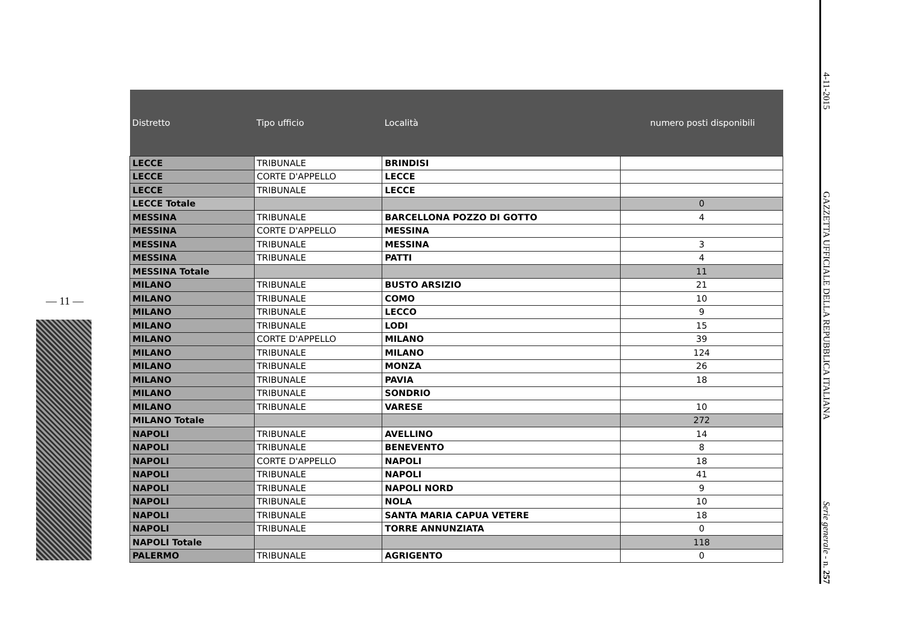— 11 —
| Distretto | Tipo ufficio | Località | numero posti disponibili |
| --- | --- | --- | --- |
| LECCE | TRIBUNALE | BRINDISI | |
| LECCE | CORTE D'APPELLO | LECCE | |
| LECCE | TRIBUNALE | LECCE | |
| LECCE Totale | | | 0 |
| MESSINA | TRIBUNALE | BARCELLONA POZZO DI GOTTO | 4 |
| MESSINA | CORTE D'APPELLO | MESSINA | |
| MESSINA | TRIBUNALE | MESSINA | 3 |
| MESSINA | TRIBUNALE | PATTI | 4 |
| MESSINA Totale | | | 11 |
| MILANO | TRIBUNALE | BUSTO ARSIZIO | 21 |
| MILANO | TRIBUNALE | COMO | 10 |
| MILANO | TRIBUNALE | LECCO | 9 |
| MILANO | TRIBUNALE | LODI | 15 |
| MILANO | CORTE D'APPELLO | MILANO | 39 |
| MILANO | TRIBUNALE | MILANO | 124 |
| MILANO | TRIBUNALE | MONZA | 26 |
| MILANO | TRIBUNALE | PAVIA | 18 |
| MILANO | TRIBUNALE | SONDRIO | |
| MILANO | TRIBUNALE | VARESE | 10 |
| MILANO Totale | | | 272 |
| NAPOLI | TRIBUNALE | AVELLINO | 14 |
| NAPOLI | TRIBUNALE | BENEVENTO | 8 |
| NAPOLI | CORTE D'APPELLO | NAPOLI | 18 |
| NAPOLI | TRIBUNALE | NAPOLI | 41 |
| NAPOLI | TRIBUNALE | NAPOLI NORD | 9 |
| NAPOLI | TRIBUNALE | NOLA | 10 |
| NAPOLI | TRIBUNALE | SANTA MARIA CAPUA VETERE | 18 |
| NAPOLI | TRIBUNALE | TORRE ANNUNZIATA | 0 |
| NAPOLI Totale | | | 118 |
| PALERMO | TRIBUNALE | AGRIGENTO | 0 |
4-11-2015 GAZZETTA UFFICIALE DELLA REPUBBLICA ITALIANA Serie generale - n. 257